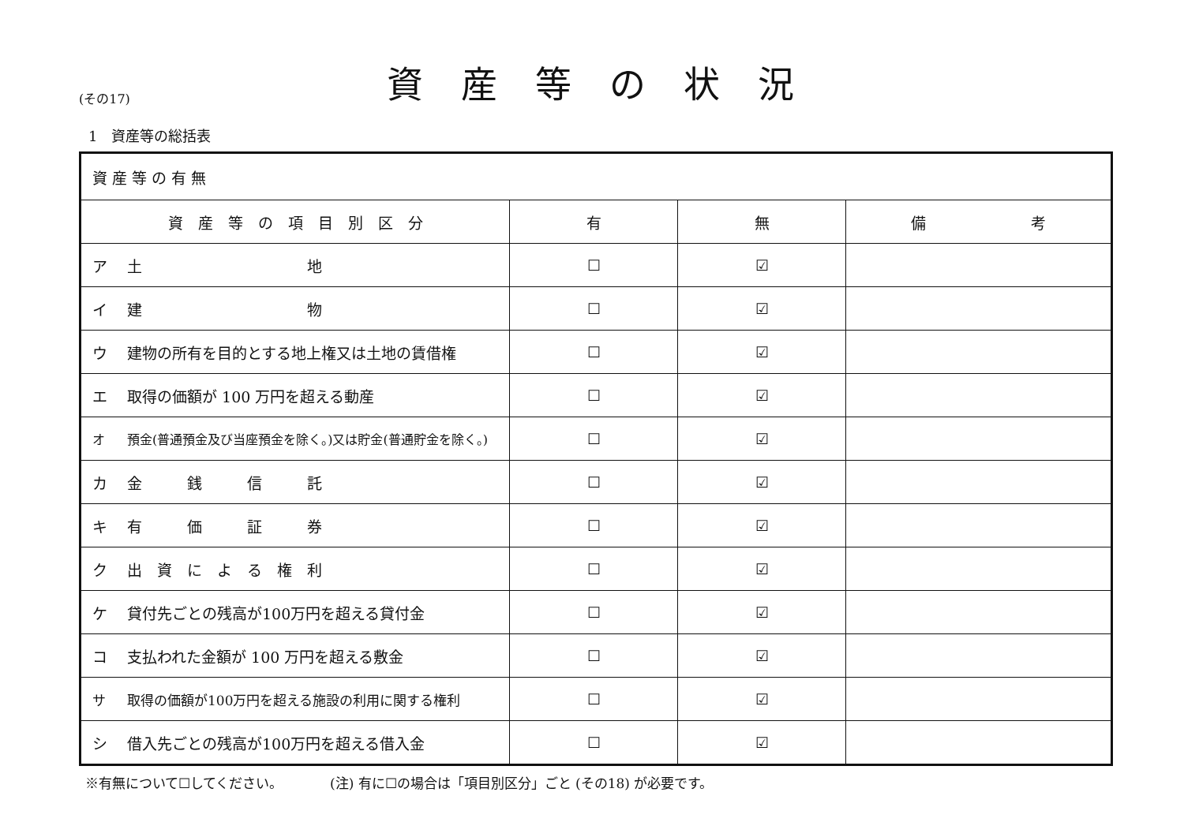(その17)
資産等の状況
1　資産等の総括表
| 資 産 等 の 有 無 | | | |
| 資 産 等 の 項 目 別 区 分 | 有 | 無 | 備 考 |
| ア 土 地 | ☐ | ☑ | |
| イ 建 物 | ☐ | ☑ | |
| ウ 建物の所有を目的とする地上権又は土地の賃借権 | ☐ | ☑ | |
| エ 取得の価額が 100 万円を超える動産 | ☐ | ☑ | |
| オ 預金(普通預金及び当座預金を除く。)又は貯金(普通貯金を除く。) | ☐ | ☑ | |
| カ 金 銭 信 託 | ☐ | ☑ | |
| キ 有 価 証 券 | ☐ | ☑ | |
| ク 出 資 に よ る 権 利 | ☐ | ☑ | |
| ケ 貸付先ごとの残高が100万円を超える貸付金 | ☐ | ☑ | |
| コ 支払われた金額が 100 万円を超える敷金 | ☐ | ☑ | |
| サ 取得の価額が100万円を超える施設の利用に関する権利 | ☐ | ☑ | |
| シ 借入先ごとの残高が100万円を超える借入金 | ☐ | ☑ | |
※有無について☐してください。　　　　(注) 有に☐の場合は「項目別区分」ごと (その18) が必要です。